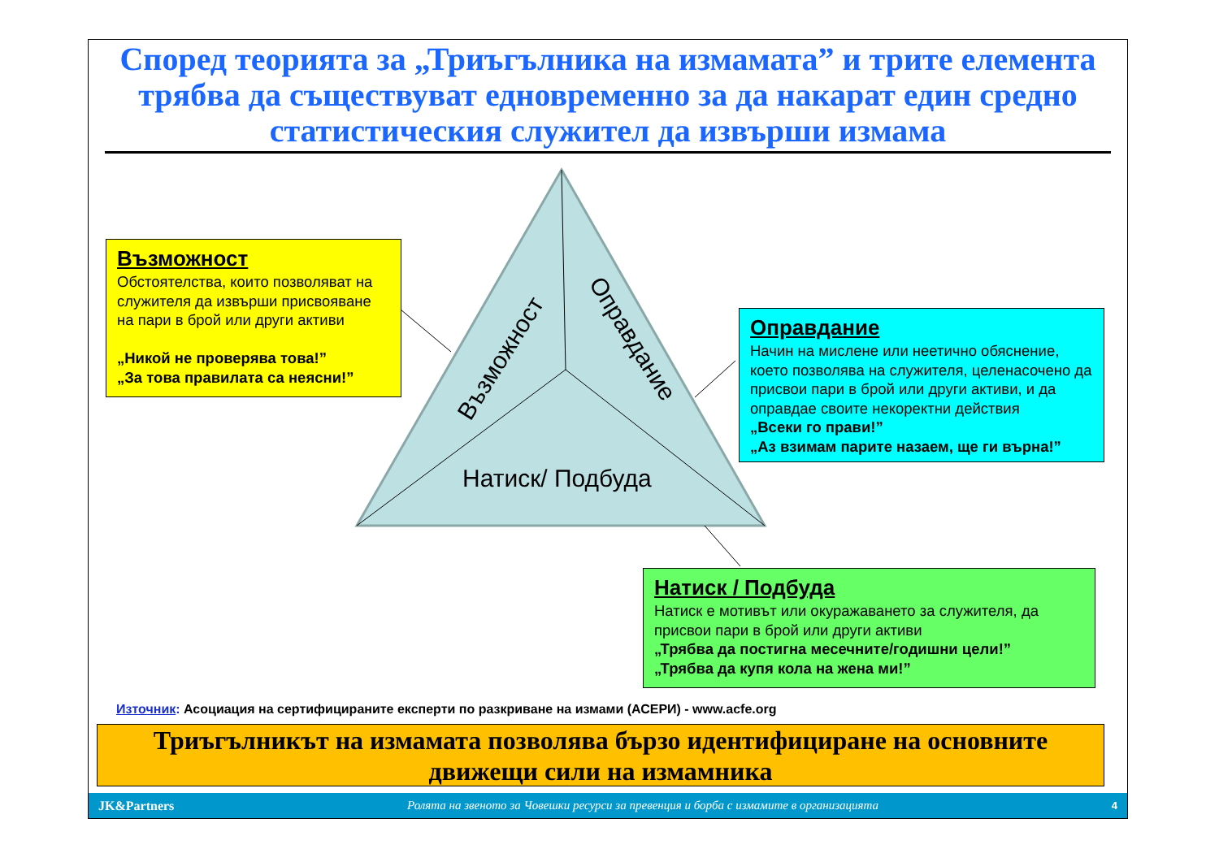Според теорията за „Триъгълника на измамата” и трите елемента трябва да съществуват едновременно за да накарат един средно статистическия служител да извърши измама
Възможност
Оправдание
Натиск/ Подбуда
Възможност
Обстоятелства, които позволяват на служителя да извърши присвояване на пари в брой или други активи
„Никой не проверява това!”
„За това правилата са неясни!”
Оправдание
Начин на мислене или неетично обяснение, което позволява на служителя, целенасочено да присвои пари в брой или други активи, и да оправдае своите некоректни действия
„Всеки го прави!”
„Аз взимам парите назаем, ще ги върна!”
Натиск / Подбуда
Натиск е мотивът или окуражаването за служителя, да присвои пари в брой или други активи
„Трябва да постигна месечните/годишни цели!”
„Трябва да купя кола на жена ми!”
Източник: Асоциация на сертифицираните експерти по разкриване на измами (АСЕРИ) - www.acfe.org
Триъгълникът на измамата позволява бързо идентифициране на основните движещи сили на измамника
JK&Partners Ролята на звеното за Човешки ресурси за превенция и борба с измамите в организацията 4